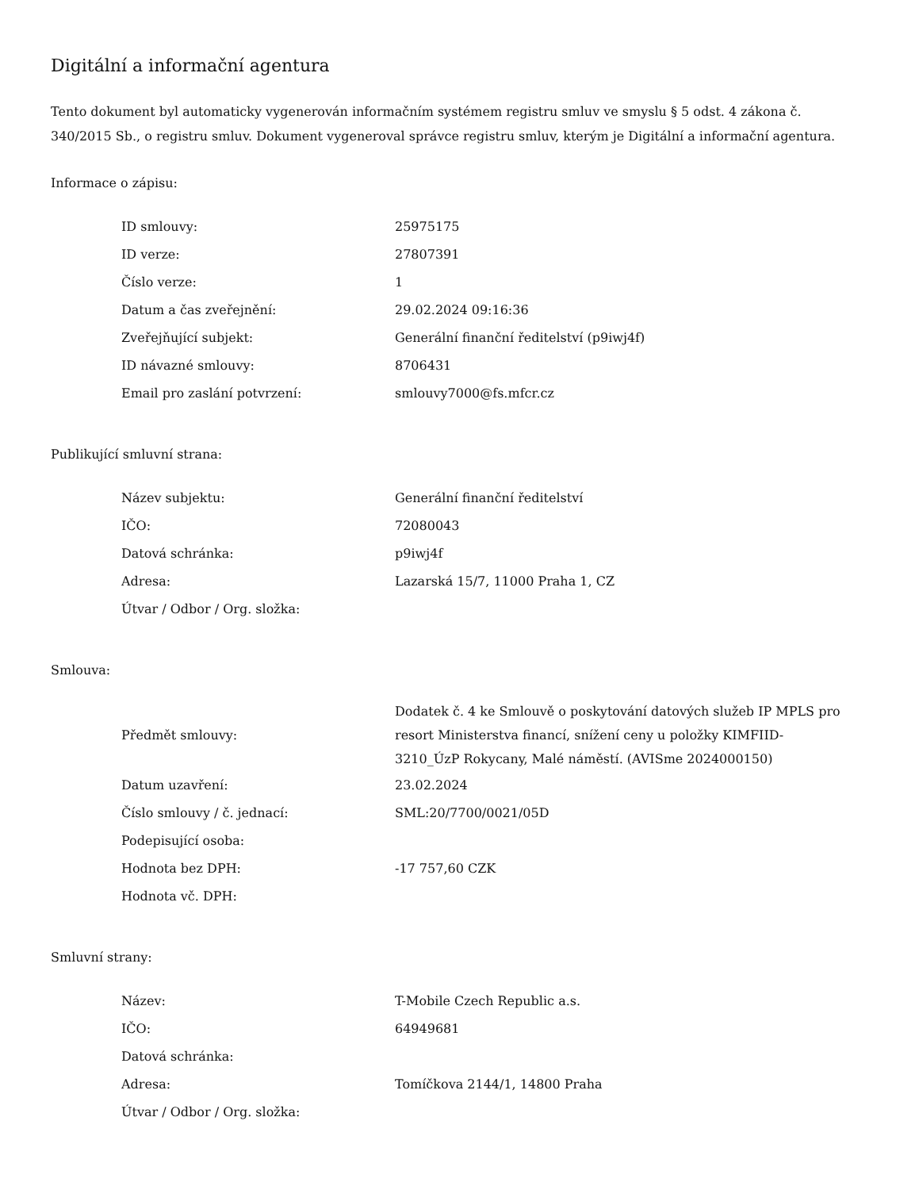Digitální a informační agentura
Tento dokument byl automaticky vygenerován informačním systémem registru smluv ve smyslu § 5 odst. 4 zákona č. 340/2015 Sb., o registru smluv. Dokument vygeneroval správce registru smluv, kterým je Digitální a informační agentura.
Informace o zápisu:
| ID smlouvy: | 25975175 |
| ID verze: | 27807391 |
| Číslo verze: | 1 |
| Datum a čas zveřejnění: | 29.02.2024 09:16:36 |
| Zveřejňující subjekt: | Generální finanční ředitelství (p9iwj4f) |
| ID návazné smlouvy: | 8706431 |
| Email pro zaslání potvrzení: | smlouvy7000@fs.mfcr.cz |
Publikující smluvní strana:
| Název subjektu: | Generální finanční ředitelství |
| IČO: | 72080043 |
| Datová schránka: | p9iwj4f |
| Adresa: | Lazarská 15/7, 11000 Praha 1, CZ |
| Útvar / Odbor / Org. složka: | |
Smlouva:
| Předmět smlouvy: | Dodatek č. 4 ke Smlouvě o poskytování datových služeb IP MPLS pro resort Ministerstva financí, snížení ceny u položky KIMFIID-3210_ÚzP Rokycany, Malé náměstí. (AVISme 2024000150) |
| Datum uzavření: | 23.02.2024 |
| Číslo smlouvy / č. jednací: | SML:20/7700/0021/05D |
| Podepisující osoba: | |
| Hodnota bez DPH: | -17 757,60 CZK |
| Hodnota vč. DPH: | |
Smluvní strany:
| Název: | T-Mobile Czech Republic a.s. |
| IČO: | 64949681 |
| Datová schránka: | |
| Adresa: | Tomíčkova 2144/1, 14800 Praha |
| Útvar / Odbor / Org. složka: | |